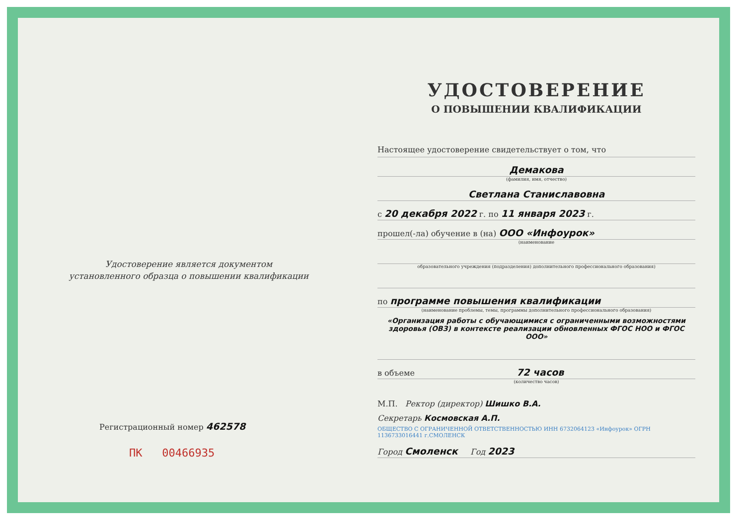Удостоверение является документом
установленного образца о повышении квалификации
Регистрационный номер 462578
ПК 00466935
УДОСТОВЕРЕНИЕ
О ПОВЫШЕНИИ КВАЛИФИКАЦИИ
Настоящее удостоверение свидетельствует о том, что
Демакова
(фамилия, имя, отчество)
Светлана Станиславовна
с 20 декабря 2022 г. по 11 января 2023 г.
прошел(-ла) обучение в (на) ООО «Инфоурок»
(наименование
образовательного учреждения (подразделения) дополнительного профессионального образования)
по программе повышения квалификации
(наименование проблемы, темы, программы дополнительного профессионального образования)
«Организация работы с обучающимися с ограниченными возможностями здоровья (ОВЗ) в контексте реализации обновленных ФГОС НОО и ФГОС ООО»
в объеме 72 часов
(количество часов)
М.П. Ректор (директор) Шишко В.А.
Секретарь Космовская А.П.
ОБЩЕСТВО С ОГРАНИЧЕННОЙ ОТВЕТСТВЕННОСТЬЮ ИНН 6732064123 «Инфоурок» ОГРН 1136733016441 г.СМОЛЕНСК
Город Смоленск Год 2023